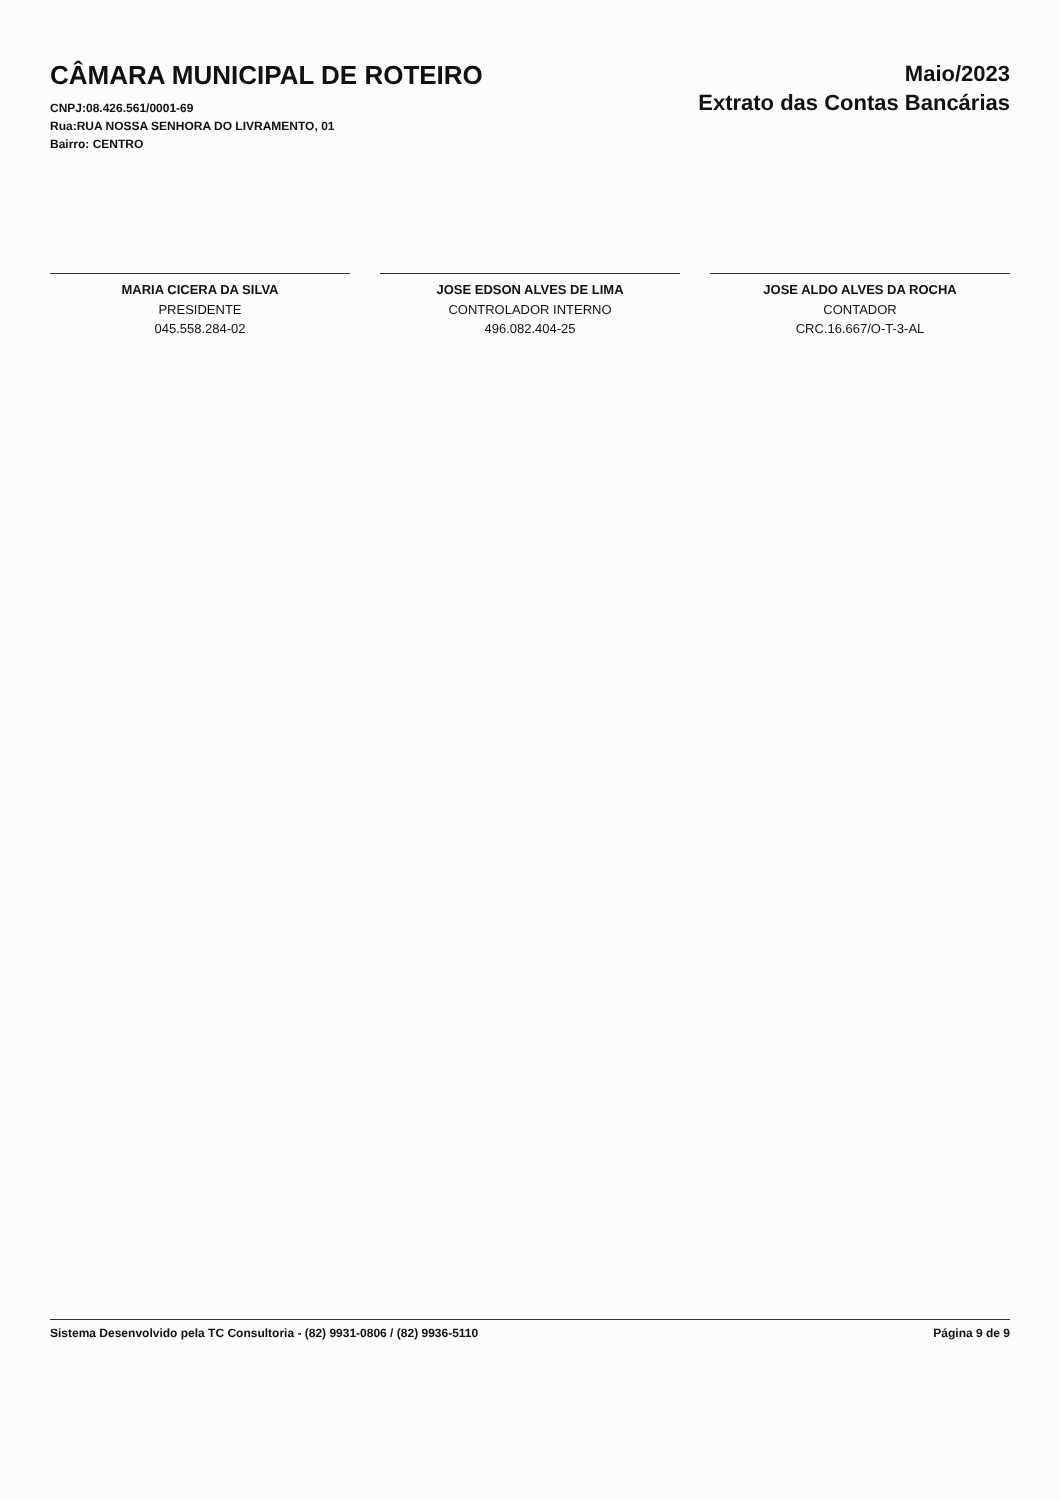CÂMARA MUNICIPAL DE ROTEIRO
CNPJ:08.426.561/0001-69
Rua:RUA NOSSA SENHORA DO LIVRAMENTO, 01
Bairro: CENTRO
Maio/2023
Extrato das Contas Bancárias
MARIA CICERA DA SILVA
PRESIDENTE
045.558.284-02
JOSE EDSON ALVES DE LIMA
CONTROLADOR INTERNO
496.082.404-25
JOSE ALDO ALVES DA ROCHA
CONTADOR
CRC.16.667/O-T-3-AL
Sistema Desenvolvido pela TC Consultoria - (82) 9931-0806 / (82) 9936-5110 Página 9 de 9